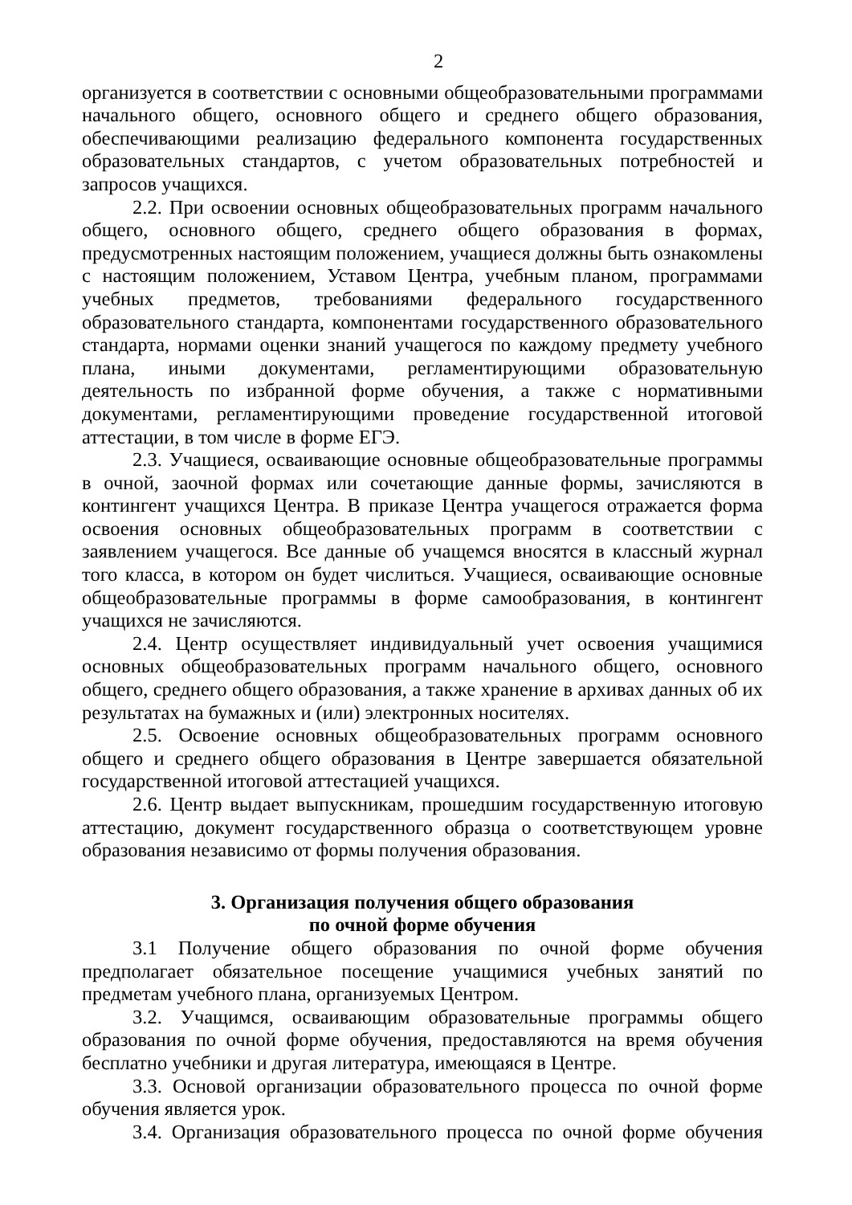2
организуется в соответствии с основными общеобразовательными программами начального общего, основного общего и среднего общего образования, обеспечивающими реализацию федерального компонента государственных образовательных стандартов, с учетом образовательных потребностей и запросов учащихся.
2.2. При освоении основных общеобразовательных программ начального общего, основного общего, среднего общего образования в формах, предусмотренных настоящим положением, учащиеся должны быть ознакомлены с настоящим положением, Уставом Центра, учебным планом, программами учебных предметов, требованиями федерального государственного образовательного стандарта, компонентами государственного образовательного стандарта, нормами оценки знаний учащегося по каждому предмету учебного плана, иными документами, регламентирующими образовательную деятельность по избранной форме обучения, а также с нормативными документами, регламентирующими проведение государственной итоговой аттестации, в том числе в форме ЕГЭ.
2.3. Учащиеся, осваивающие основные общеобразовательные программы в очной, заочной формах или сочетающие данные формы, зачисляются в контингент учащихся Центра. В приказе Центра учащегося отражается форма освоения основных общеобразовательных программ в соответствии с заявлением учащегося. Все данные об учащемся вносятся в классный журнал того класса, в котором он будет числиться. Учащиеся, осваивающие основные общеобразовательные программы в форме самообразования, в контингент учащихся не зачисляются.
2.4. Центр осуществляет индивидуальный учет освоения учащимися основных общеобразовательных программ начального общего, основного общего, среднего общего образования, а также хранение в архивах данных об их результатах на бумажных и (или) электронных носителях.
2.5. Освоение основных общеобразовательных программ основного общего и среднего общего образования в Центре завершается обязательной государственной итоговой аттестацией учащихся.
2.6. Центр выдает выпускникам, прошедшим государственную итоговую аттестацию, документ государственного образца о соответствующем уровне образования независимо от формы получения образования.
3. Организация получения общего образования
по очной форме обучения
3.1 Получение общего образования по очной форме обучения предполагает обязательное посещение учащимися учебных занятий по предметам учебного плана, организуемых Центром.
3.2. Учащимся, осваивающим образовательные программы общего образования по очной форме обучения, предоставляются на время обучения бесплатно учебники и другая литература, имеющаяся в Центре.
3.3. Основой организации образовательного процесса по очной форме обучения является урок.
3.4. Организация образовательного процесса по очной форме обучения